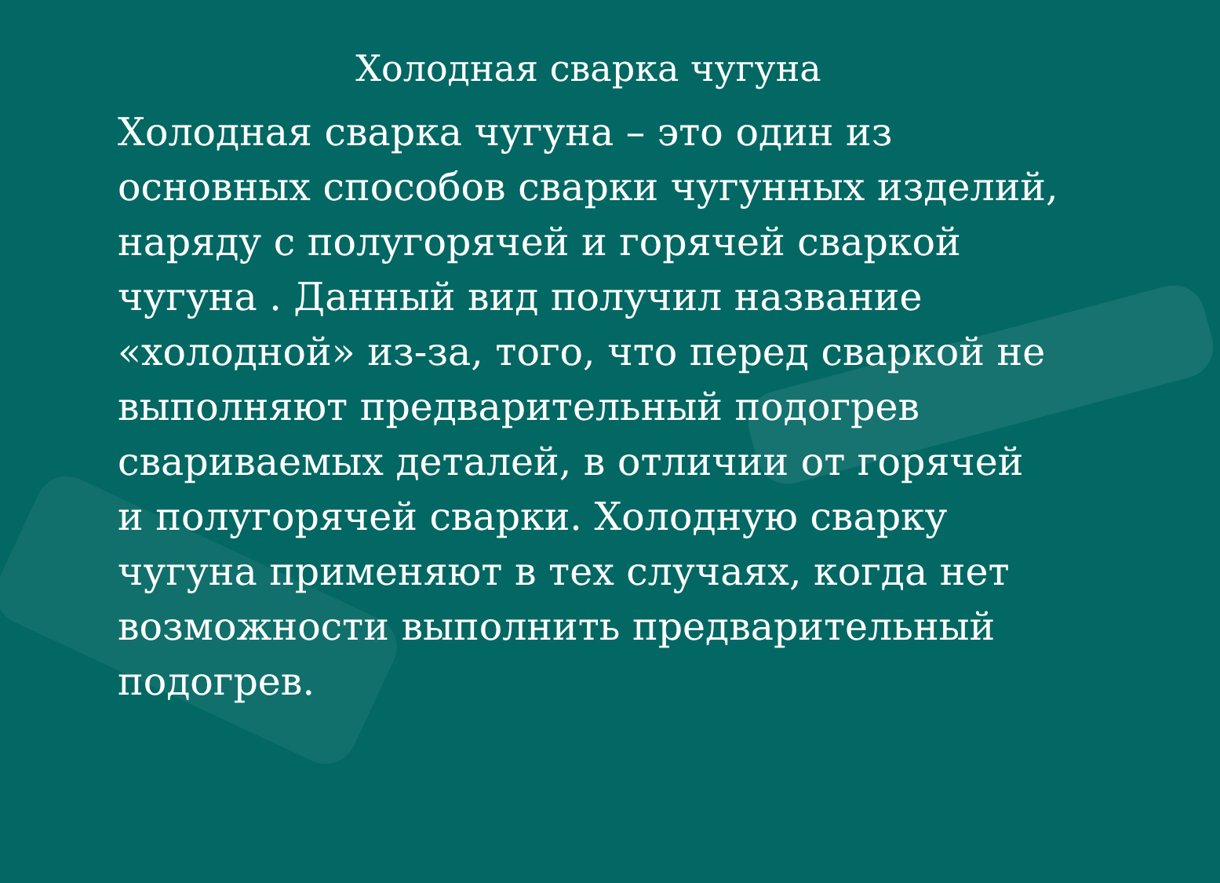Холодная сварка чугуна
Холодная сварка чугуна – это один из основных способов сварки чугунных изделий, наряду с полугорячей и горячей сваркой чугуна . Данный вид получил название «холодной» из-за, того, что перед сваркой не выполняют предварительный подогрев свариваемых деталей, в отличии от горячей и полугорячей сварки. Холодную сварку чугуна применяют в тех случаях, когда нет возможности выполнить предварительный подогрев.